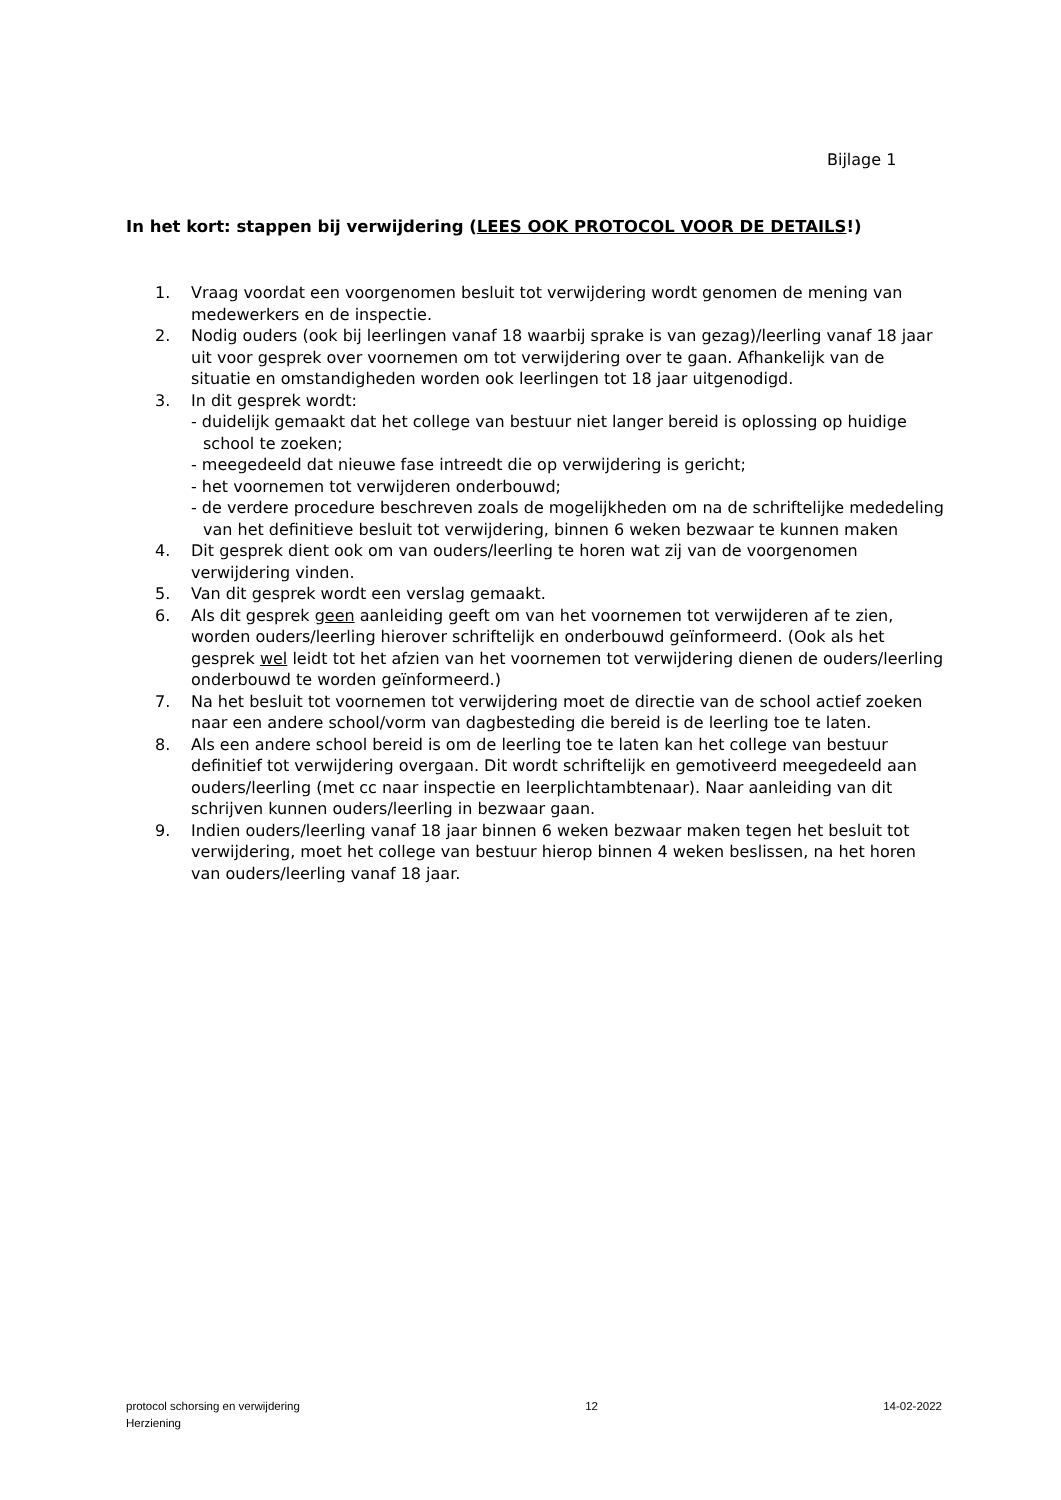Bijlage 1
In het kort: stappen bij verwijdering (LEES OOK PROTOCOL VOOR DE DETAILS!)
1. Vraag voordat een voorgenomen besluit tot verwijdering wordt genomen de mening van medewerkers en de inspectie.
2. Nodig ouders (ook bij leerlingen vanaf 18 waarbij sprake is van gezag)/leerling vanaf 18 jaar uit voor gesprek over voornemen om tot verwijdering over te gaan. Afhankelijk van de situatie en omstandigheden worden ook leerlingen tot 18 jaar uitgenodigd.
3. In dit gesprek wordt:
- duidelijk gemaakt dat het college van bestuur niet langer bereid is oplossing op huidige school te zoeken;
- meegedeeld dat nieuwe fase intreedt die op verwijdering is gericht;
- het voornemen tot verwijderen onderbouwd;
- de verdere procedure beschreven zoals de mogelijkheden om na de schriftelijke mededeling van het definitieve besluit tot verwijdering, binnen 6 weken bezwaar te kunnen maken
4. Dit gesprek dient ook om van ouders/leerling te horen wat zij van de voorgenomen verwijdering vinden.
5. Van dit gesprek wordt een verslag gemaakt.
6. Als dit gesprek geen aanleiding geeft om van het voornemen tot verwijderen af te zien, worden ouders/leerling hierover schriftelijk en onderbouwd geïnformeerd. (Ook als het gesprek wel leidt tot het afzien van het voornemen tot verwijdering dienen de ouders/leerling onderbouwd te worden geïnformeerd.)
7. Na het besluit tot voornemen tot verwijdering moet de directie van de school actief zoeken naar een andere school/vorm van dagbesteding die bereid is de leerling toe te laten.
8. Als een andere school bereid is om de leerling toe te laten kan het college van bestuur definitief tot verwijdering overgaan. Dit wordt schriftelijk en gemotiveerd meegedeeld aan ouders/leerling (met cc naar inspectie en leerplichtambtenaar). Naar aanleiding van dit schrijven kunnen ouders/leerling in bezwaar gaan.
9. Indien ouders/leerling vanaf 18 jaar binnen 6 weken bezwaar maken tegen het besluit tot verwijdering, moet het college van bestuur hierop binnen 4 weken beslissen, na het horen van ouders/leerling vanaf 18 jaar.
protocol schorsing en verwijdering
Herziening 12 14-02-2022